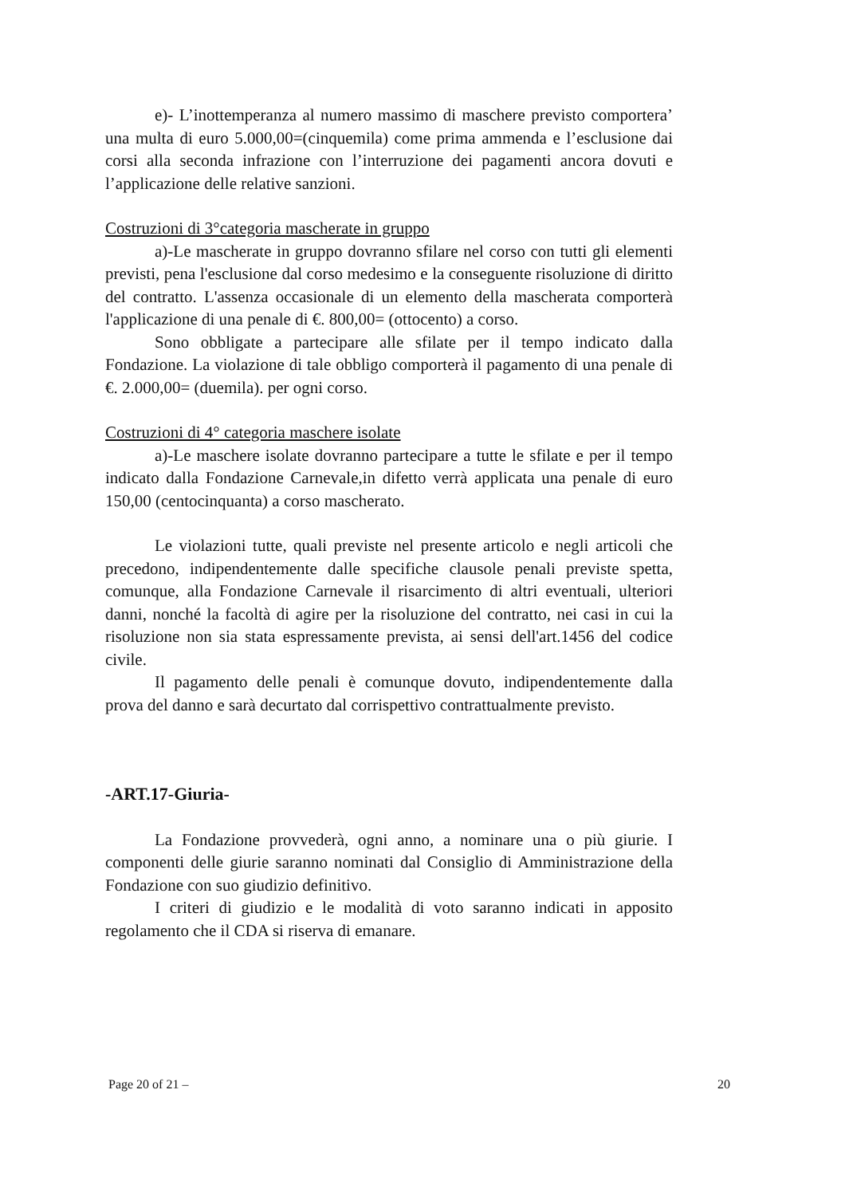e)- L’inottemperanza al numero massimo di maschere previsto comportera’ una multa di euro 5.000,00=(cinquemila) come prima ammenda e l’esclusione dai corsi alla seconda infrazione con l’interruzione dei pagamenti ancora dovuti e l’applicazione delle relative sanzioni.
Costruzioni di 3°categoria mascherate in gruppo
a)-Le mascherate in gruppo dovranno sfilare nel corso con tutti gli elementi previsti, pena l'esclusione dal corso medesimo e la conseguente risoluzione di diritto del contratto. L'assenza occasionale di un elemento della mascherata comporterà l'applicazione di una penale di €. 800,00= (ottocento) a corso.
Sono obbligate a partecipare alle sfilate per il tempo indicato dalla Fondazione. La violazione di tale obbligo comporterà il pagamento di una penale di €. 2.000,00= (duemila). per ogni corso.
Costruzioni di 4° categoria maschere isolate
a)-Le maschere isolate dovranno partecipare a tutte le sfilate e per il tempo indicato dalla Fondazione Carnevale,in difetto verrà applicata una penale di euro 150,00 (centocinquanta) a corso mascherato.
Le violazioni tutte, quali previste nel presente articolo e negli articoli che precedono, indipendentemente dalle specifiche clausole penali previste spetta, comunque, alla Fondazione Carnevale il risarcimento di altri eventuali, ulteriori danni, nonché la facoltà di agire per la risoluzione del contratto, nei casi in cui la risoluzione non sia stata espressamente prevista, ai sensi dell'art.1456 del codice civile.
Il pagamento delle penali è comunque dovuto, indipendentemente dalla prova del danno e sarà decurtato dal corrispettivo contrattualmente previsto.
-ART.17-Giuria-
La Fondazione provvederà, ogni anno, a nominare una o più giurie. I componenti delle giurie saranno nominati dal Consiglio di Amministrazione della Fondazione con suo giudizio definitivo.
I criteri di giudizio e le modalità di voto saranno indicati in apposito regolamento che il CDA si riserva di emanare.
Page 20 of 21 – 20